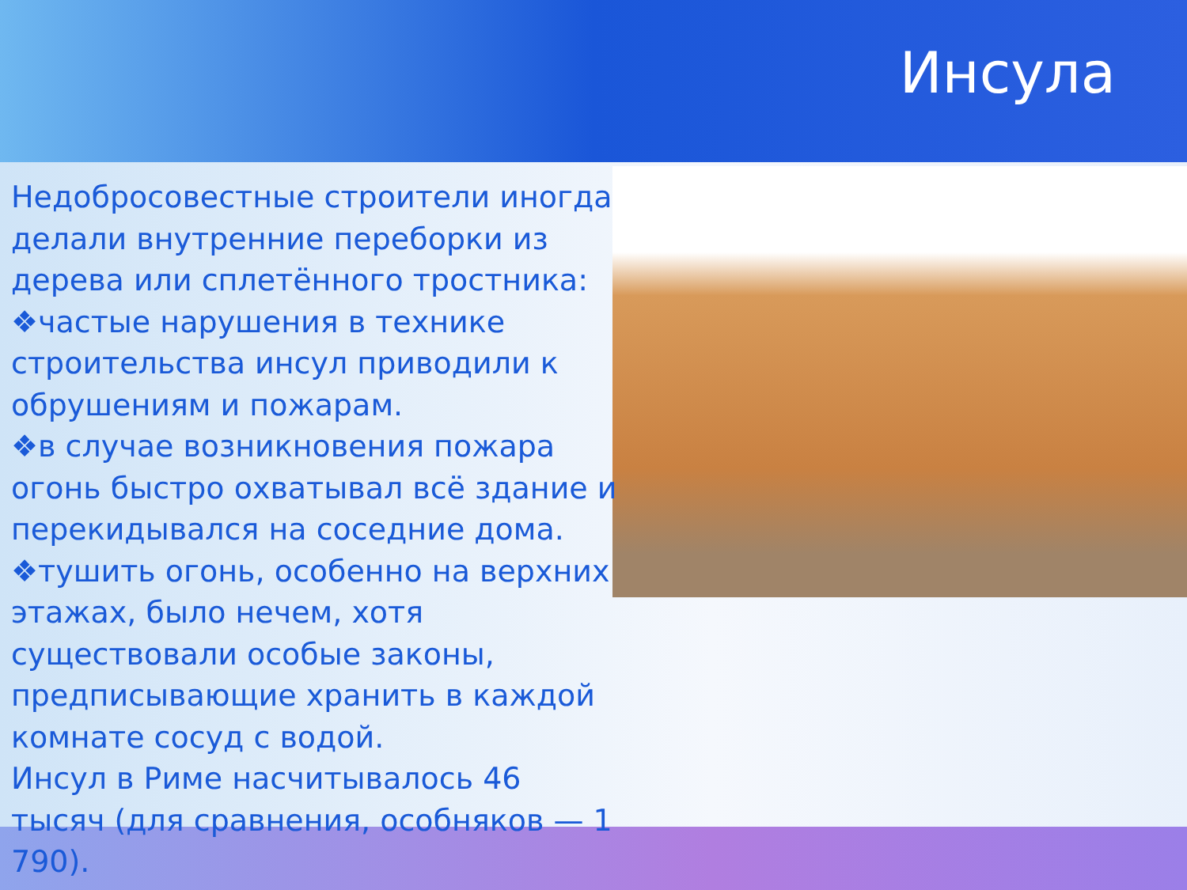Инсула
Недобросовестные строители иногда делали внутренние переборки из дерева или сплетённого тростника:
❖частые нарушения в технике строительства инсул приводили к обрушениям и пожарам.
❖в случае возникновения пожара огонь быстро охватывал всё здание и перекидывался на соседние дома.
❖тушить огонь, особенно на верхних этажах, было нечем, хотя существовали особые законы, предписывающие хранить в каждой комнате сосуд с водой.
Инсул в Риме насчитывалось 46 тысяч (для сравнения, особняков — 1 790).